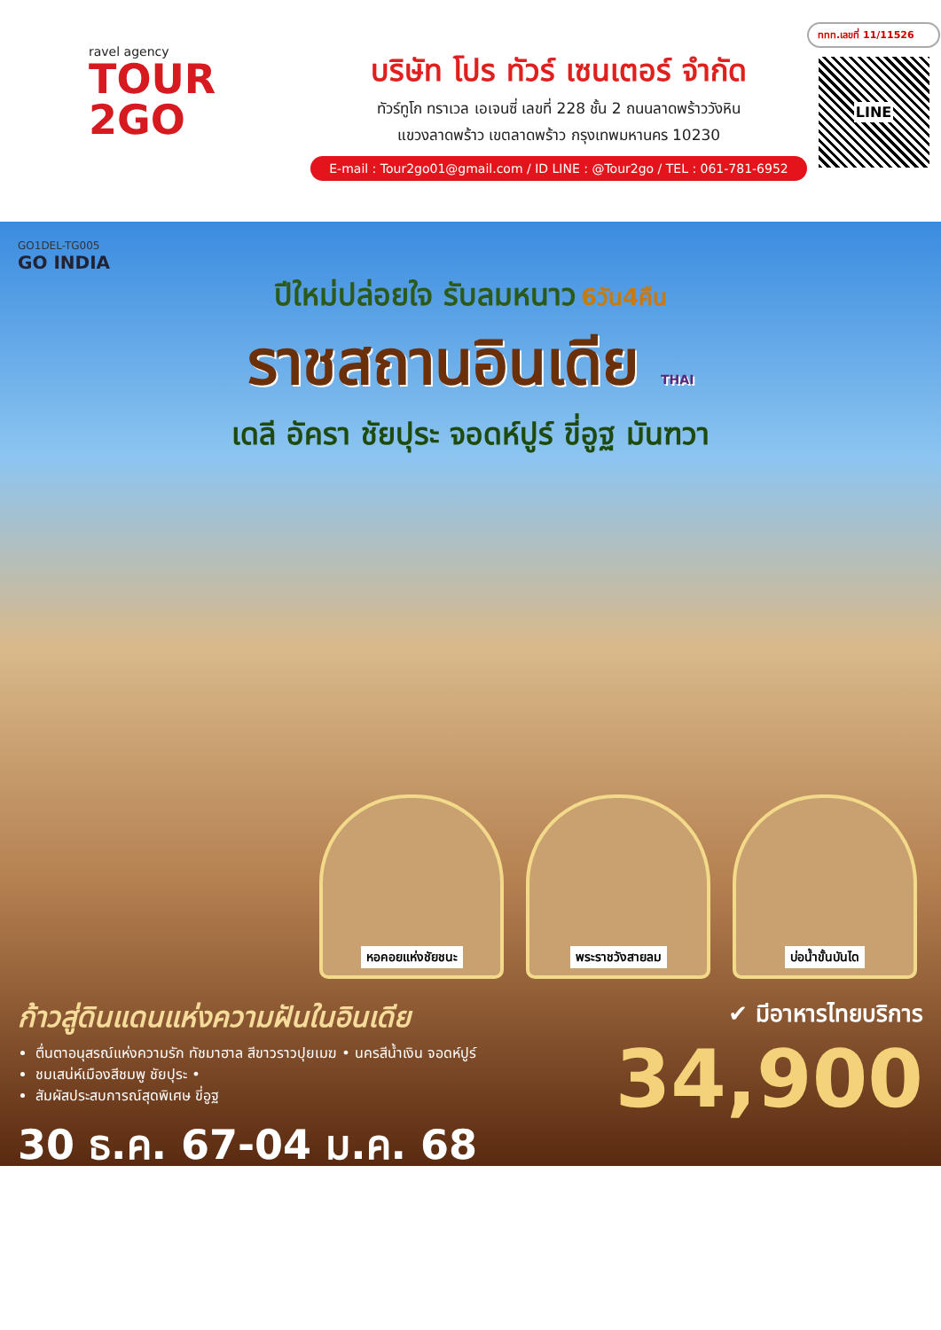ravel agency
TOUR
2GO
บริษัท โปร ทัวร์ เซนเตอร์ จำกัด
ทัวร์ทูโก ทราเวล เอเจนซี่ เลขที่ 228 ชั้น 2 ถนนลาดพร้าววังหิน
แขวงลาดพร้าว เขตลาดพร้าว กรุงเทพมหานคร 10230
E-mail : Tour2go01@gmail.com / ID LINE : @Tour2go / TEL : 061-781-6952
ททท.เลขที่ 11/11526
LINE
GO1DEL-TG005
GO INDIA
ปีใหม่ปล่อยใจ รับลมหนาว 6วัน4คืน
ราชสถานอินเดีย THAI
เดลี อัครา ชัยปุระ จอดห์ปูร์ ขี่อูฐ มันฑวา
หอคอยแห่งชัยชนะ พระราชวังสายลม บ่อน้ำขั้นบันได
ก้าวสู่ดินแดนแห่งความฝันในอินเดีย
ตื่นตาอนุสรณ์แห่งความรัก ทัชมาฮาล สีขาวราวปุยเมฆ • นครสีน้ำเงิน จอดห์ปูร์
ชมเสน่ห์เมืองสีชมพู ชัยปุระ •
สัมผัสประสบการณ์สุดพิเศษ ขี่อูฐ
30 ธ.ค. 67-04 ม.ค. 68
✔ มีอาหารไทยบริการ
34,900